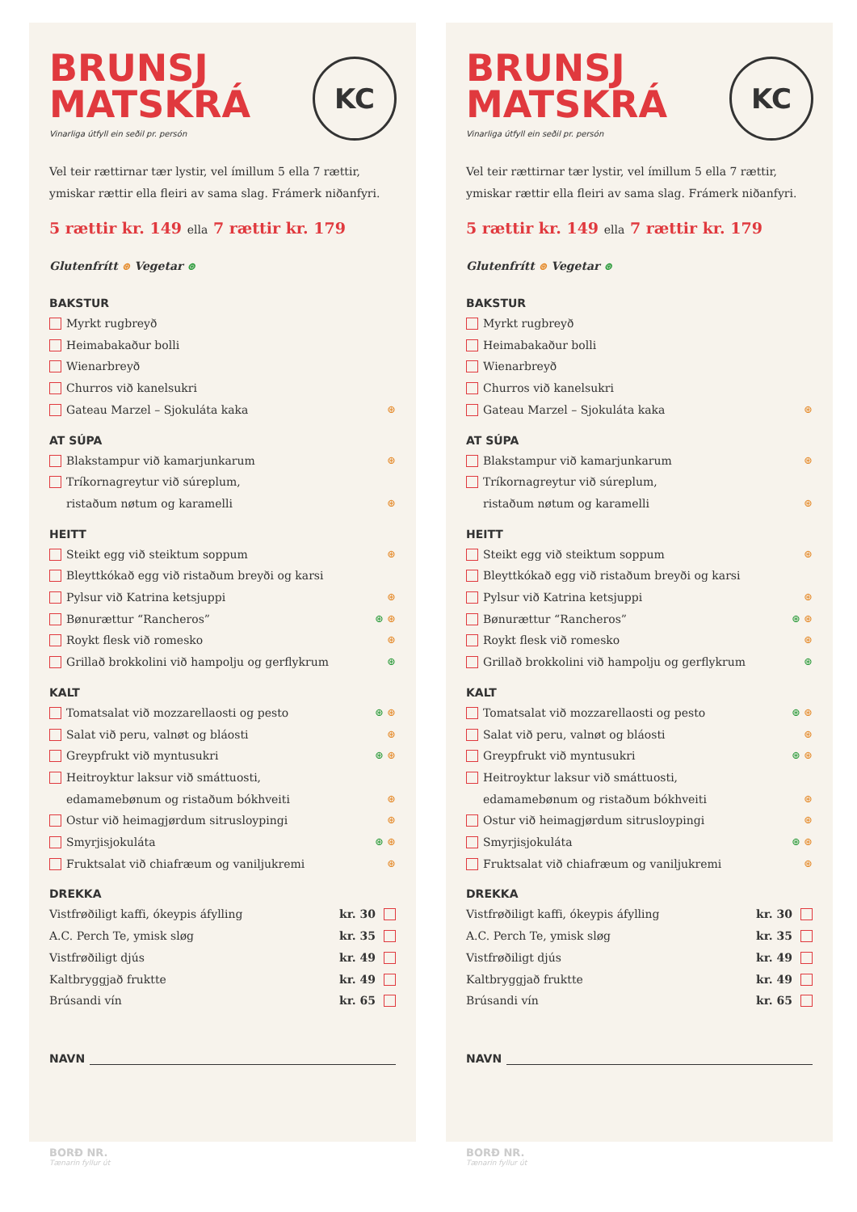BRUNSJ
MATSKRÁ
KC
Vinarliga útfyll ein seðil pr. persón
Vel teir rættirnar tær lystir, vel ímillum 5 ella 7 rættir, ymiskar rættir ella fleiri av sama slag. Frámerk niðanfyri.
5 rættir kr. 149 ella 7 rættir kr. 179
Glutenfrítt ⊛ Vegetar ⊛
BAKSTUR
Myrkt rugbreyð
Heimabakaður bolli
Wienarbreyð
Churros við kanelsukri
Gateau Marzel – Sjokuláta kaka ⊛
AT SÚPA
Blakstampur við kamarjunkarum ⊛
Tríkornagreytur við súreplum,
ristaðum nøtum og karamelli ⊛
HEITT
Steikt egg við steiktum soppum ⊛
Bleyttkókað egg við ristaðum breyði og karsi
Pylsur við Katrina ketsjuppi ⊛
Bønurættur “Rancheros” ⊛ ⊛
Roykt flesk við romesko ⊛
Grillað brokkolini við hampolju og gerflykrum ⊛
KALT
Tomatsalat við mozzarellaosti og pesto ⊛ ⊛
Salat við peru, valnøt og bláosti ⊛
Greypfrukt við myntusukri ⊛ ⊛
Heitroyktur laksur við smáttuosti,
edamamebønum og ristaðum bókhveiti ⊛
Ostur við heimagjørdum sitrusloypingi ⊛
Smyrjisjokuláta ⊛ ⊛
Fruktsalat við chiafræum og vaniljukremi ⊛
DREKKA
Vistfrøðiligt kaffi, ókeypis áfylling kr. 30
A.C. Perch Te, ymisk sløg kr. 35
Vistfrøðiligt djús kr. 49
Kaltbryggjað fruktte kr. 49
Brúsandi vín kr. 65
NAVN
BORÐ NR.
Tænarin fyllur út
BRUNSJ
MATSKRÁ
KC
Vinarliga útfyll ein seðil pr. persón
Vel teir rættirnar tær lystir, vel ímillum 5 ella 7 rættir, ymiskar rættir ella fleiri av sama slag. Frámerk niðanfyri.
5 rættir kr. 149 ella 7 rættir kr. 179
Glutenfrítt ⊛ Vegetar ⊛
BAKSTUR
Myrkt rugbreyð
Heimabakaður bolli
Wienarbreyð
Churros við kanelsukri
Gateau Marzel – Sjokuláta kaka ⊛
AT SÚPA
Blakstampur við kamarjunkarum ⊛
Tríkornagreytur við súreplum,
ristaðum nøtum og karamelli ⊛
HEITT
Steikt egg við steiktum soppum ⊛
Bleyttkókað egg við ristaðum breyði og karsi
Pylsur við Katrina ketsjuppi ⊛
Bønurættur “Rancheros” ⊛ ⊛
Roykt flesk við romesko ⊛
Grillað brokkolini við hampolju og gerflykrum ⊛
KALT
Tomatsalat við mozzarellaosti og pesto ⊛ ⊛
Salat við peru, valnøt og bláosti ⊛
Greypfrukt við myntusukri ⊛ ⊛
Heitroyktur laksur við smáttuosti,
edamamebønum og ristaðum bókhveiti ⊛
Ostur við heimagjørdum sitrusloypingi ⊛
Smyrjisjokuláta ⊛ ⊛
Fruktsalat við chiafræum og vaniljukremi ⊛
DREKKA
Vistfrøðiligt kaffi, ókeypis áfylling kr. 30
A.C. Perch Te, ymisk sløg kr. 35
Vistfrøðiligt djús kr. 49
Kaltbryggjað fruktte kr. 49
Brúsandi vín kr. 65
NAVN
BORÐ NR.
Tænarin fyllur út